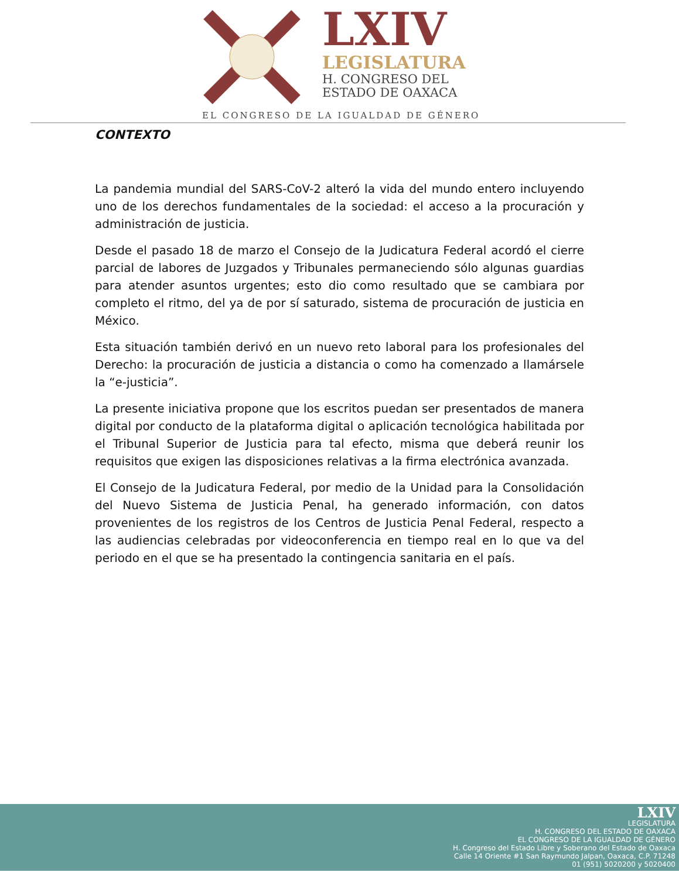LXIV
LEGISLATURA
H. CONGRESO DEL
ESTADO DE OAXACA
EL CONGRESO DE LA IGUALDAD DE GÉNERO
CONTEXTO
La pandemia mundial del SARS-CoV-2 alteró la vida del mundo entero incluyendo uno de los derechos fundamentales de la sociedad: el acceso a la procuración y administración de justicia.
Desde el pasado 18 de marzo el Consejo de la Judicatura Federal acordó el cierre parcial de labores de Juzgados y Tribunales permaneciendo sólo algunas guardias para atender asuntos urgentes; esto dio como resultado que se cambiara por completo el ritmo, del ya de por sí saturado, sistema de procuración de justicia en México.
Esta situación también derivó en un nuevo reto laboral para los profesionales del Derecho: la procuración de justicia a distancia o como ha comenzado a llamársele la “e-justicia”.
La presente iniciativa propone que los escritos puedan ser presentados de manera digital por conducto de la plataforma digital o aplicación tecnológica habilitada por el Tribunal Superior de Justicia para tal efecto, misma que deberá reunir los requisitos que exigen las disposiciones relativas a la firma electrónica avanzada.
El Consejo de la Judicatura Federal, por medio de la Unidad para la Consolidación del Nuevo Sistema de Justicia Penal, ha generado información, con datos provenientes de los registros de los Centros de Justicia Penal Federal, respecto a las audiencias celebradas por videoconferencia en tiempo real en lo que va del periodo en el que se ha presentado la contingencia sanitaria en el país.
LXIV
LEGISLATURA
H. CONGRESO DEL ESTADO DE OAXACA
EL CONGRESO DE LA IGUALDAD DE GÉNERO
H. Congreso del Estado Libre y Soberano del Estado de Oaxaca
Calle 14 Oriente #1 San Raymundo Jalpan, Oaxaca, C.P. 71248
01 (951) 5020200 y 5020400